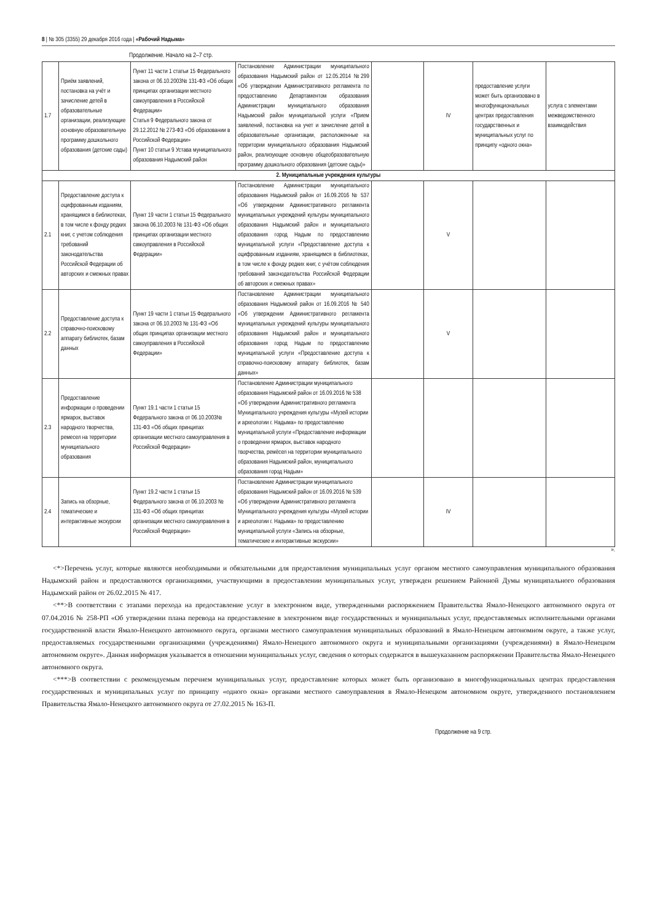8 | № 305 (3355) 29 декабря 2016 года | «Рабочий Надыма»
Продолжение. Начало на 2–7 стр.
| 1.7 | Приём заявлений, постановка на учёт и зачисление детей в образовательные организации, реализующие основную образовательную программу дошкольного образования (детские сады) | Пункт 11 части 1 статьи 15 Федерального закона от 06.10.2003№ 131-ФЗ «Об общих принципах организации местного самоуправления в Российской Федерации» Статья 9 Федерального закона от 29.12.2012 № 273-ФЗ «Об образовании в Российской Федерации» Пункт 10 статьи 9 Устава муниципального образования Надымский район | Постановление Администрации муниципального образования Надымский район от 12.05.2014 №299 «Об утверждении Административного регламента по предоставлению Департаментом образования Администрации муниципального образования Надымский район муниципальной услуги «Прием заявлений, постановка на учет и зачисление детей в образовательные организации, расположенные на территории муниципального образования Надымский район, реализующие основную общеобразовательную программу дошкольного образования (детские сады)» | | IV | предоставление услуги может быть организовано в многофункциональных центрах предоставления государственных и муниципальных услуг по принципу «одного окна» | услуга с элементами межведомственного взаимодействия |
| 2. Муниципальные учреждения культуры | | | | | | | |
| 2.1 | Предоставление доступа к оцифрованным изданиям, хранящимся в библиотеках, в том числе к фонду редких книг, с учетом соблюдения требований законодательства Российской Федерации об авторских и смежных правах | Пункт 19 части 1 статьи 15 Федерального закона 06.10.2003 № 131-ФЗ «Об общих принципах организации местного самоуправления в Российской Федерации» | Постановление Администрации муниципального образования Надымский район от 16.09.2016 № 537 «Об утверждении Административного регламента муниципальных учреждений культуры муниципального образования Надымский район и муниципального образования город Надым по предоставлению муниципальной услуги «Предоставление доступа к оцифрованным изданиям, хранящимся в библиотеках, в том числе к фонду редких книг, с учётом соблюдения требований законодательства Российской Федерации об авторских и смежных правах» | | V | | |
| 2.2 | Предоставление доступа к справочно-поисковому аппарату библиотек, базам данных | Пункт 19 части 1 статьи 15 Федерального закона от 06.10.2003 № 131-ФЗ «Об общих принципах организации местного самоуправления в Российской Федерации» | Постановление Администрации муниципального образования Надымский район от 16.09.2016 № 540 «Об утверждении Административного регламента муниципальных учреждений культуры муниципального образования Надымский район и муниципального образования город Надым по предоставлению муниципальной услуги «Предоставление доступа к справочно-поисковому аппарату библиотек, базам данных» | | V | | |
| 2.3 | Предоставление информации о проведении ярмарок, выставок народного творчества, ремесел на территории муниципального образования | Пункт 19.1 части 1 статьи 15 Федерального закона от 06.10.2003№ 131-ФЗ «Об общих принципах организации местного самоуправления в Российской Федерации» | Постановление Администрации муниципального образования Надымский район от 16.09.2016 № 538 «Об утверждении Административного регламента Муниципального учреждения культуры «Музей истории и археологии г. Надыма» по предоставлению муниципальной услуги «Предоставление информации о проведении ярмарок, выставок народного творчества, ремёсел на территории муниципального образования Надымский район, муниципального образования город Надым» | | | | |
| 2.4 | Запись на обзорные, тематические и интерактивные экскурсии | Пункт 19.2 части 1 статьи 15 Федерального закона от 06.10.2003 № 131-ФЗ «Об общих принципах организации местного самоуправления в Российской Федерации» | Постановление Администрации муниципального образования Надымский район от 16.09.2016 № 539 «Об утверждении Административного регламента Муниципального учреждения культуры «Музей истории и археологии г. Надыма» по предоставлению муниципальной услуги «Запись на обзорные, тематические и интерактивные экскурсии» | | IV | | |
».
<*>Перечень услуг, которые являются необходимыми и обязательными для предоставления муниципальных услуг органом местного самоуправления муниципального образования Надымский район и предоставляются организациями, участвующими в предоставлении муниципальных услуг, утвержден решением Районной Думы муниципального образования Надымский район от 26.02.2015 № 417.
<**>В соответствии с этапами перехода на предоставление услуг в электронном виде, утвержденными распоряжением Правительства Ямало-Ненецкого автономного округа от 07.04.2016 № 258-РП «Об утверждении плана перевода на предоставление в электронном виде государственных и муниципальных услуг, предоставляемых исполнительными органами государственной власти Ямало-Ненецкого автономного округа, органами местного самоуправления муниципальных образований в Ямало-Ненецком автономном округе, а также услуг, предоставляемых государственными организациями (учреждениями) Ямало-Ненецкого автономного округа и муниципальными организациями (учреждениями) в Ямало-Ненецком автономном округе». Данная информация указывается в отношении муниципальных услуг, сведения о которых содержатся в вышеуказанном распоряжении Правительства Ямало-Ненецкого автономного округа.
<***>В соответствии с рекомендуемым перечнем муниципальных услуг, предоставление которых может быть организовано в многофункциональных центрах предоставления государственных и муниципальных услуг по принципу «одного окна» органами местного самоуправления в Ямало-Ненецком автономном округе, утвержденного постановлением Правительства Ямало-Ненецкого автономного округа от 27.02.2015 № 163-П.
Продолжение на 9 стр.